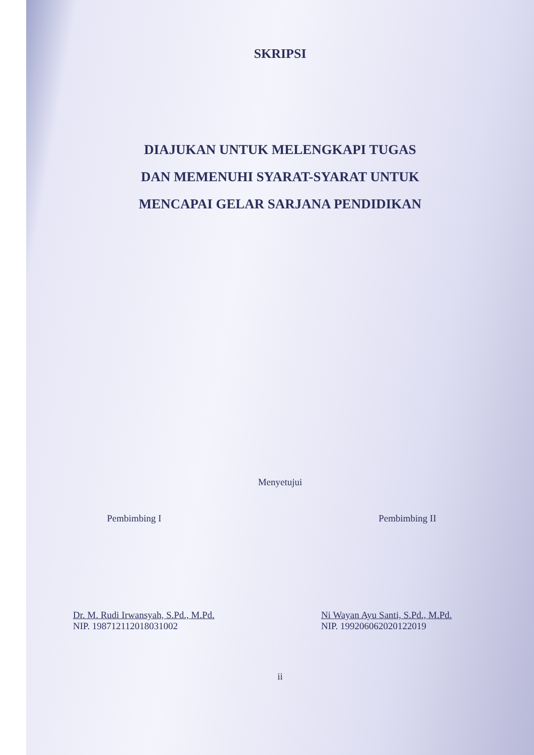SKRIPSI
DIAJUKAN UNTUK MELENGKAPI TUGAS
DAN MEMENUHI SYARAT-SYARAT UNTUK
MENCAPAI GELAR SARJANA PENDIDIKAN
Menyetujui
Pembimbing I
Dr. M. Rudi Irwansyah, S.Pd., M.Pd.
NIP. 198712112018031002
Pembimbing II
Ni Wayan Ayu Santi, S.Pd., M.Pd.
NIP. 199206062020122019
ii